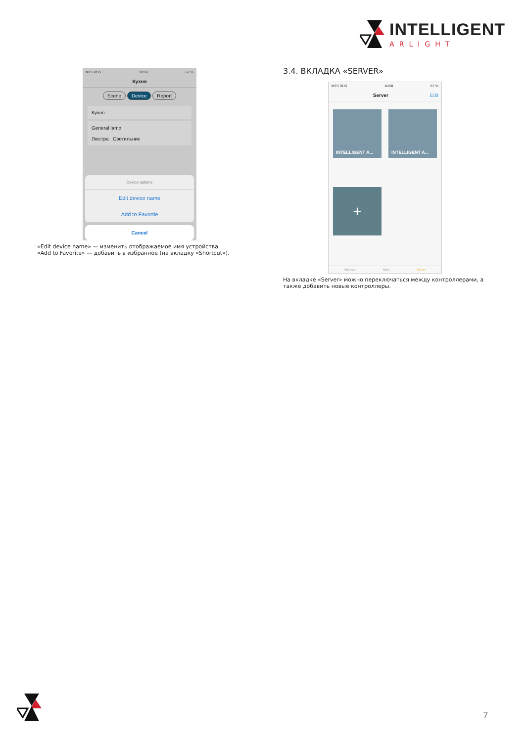INTELLIGENT
ARLIGHT
MTS RUS 10:58 67 %
Кухня
Scene Device Report
Кухня
General lamp
Люстра Светильник
Device options
Edit device name
Add to Favortie
Cancel
«Edit device name» — изменить отображаемое имя устройства.
«Add to Favorite» — добавить в избранное (на вкладку «Shortcut»).
3.4. ВКЛАДКА «SERVER»
MTS RUS 10:58 67 %
Server Edit
INTELLIGENT A...
INTELLIGENT A...
+
Shortcut Main Server
На вкладке «Server» можно переключаться между контроллерами, а также добавить новые контроллеры.
7